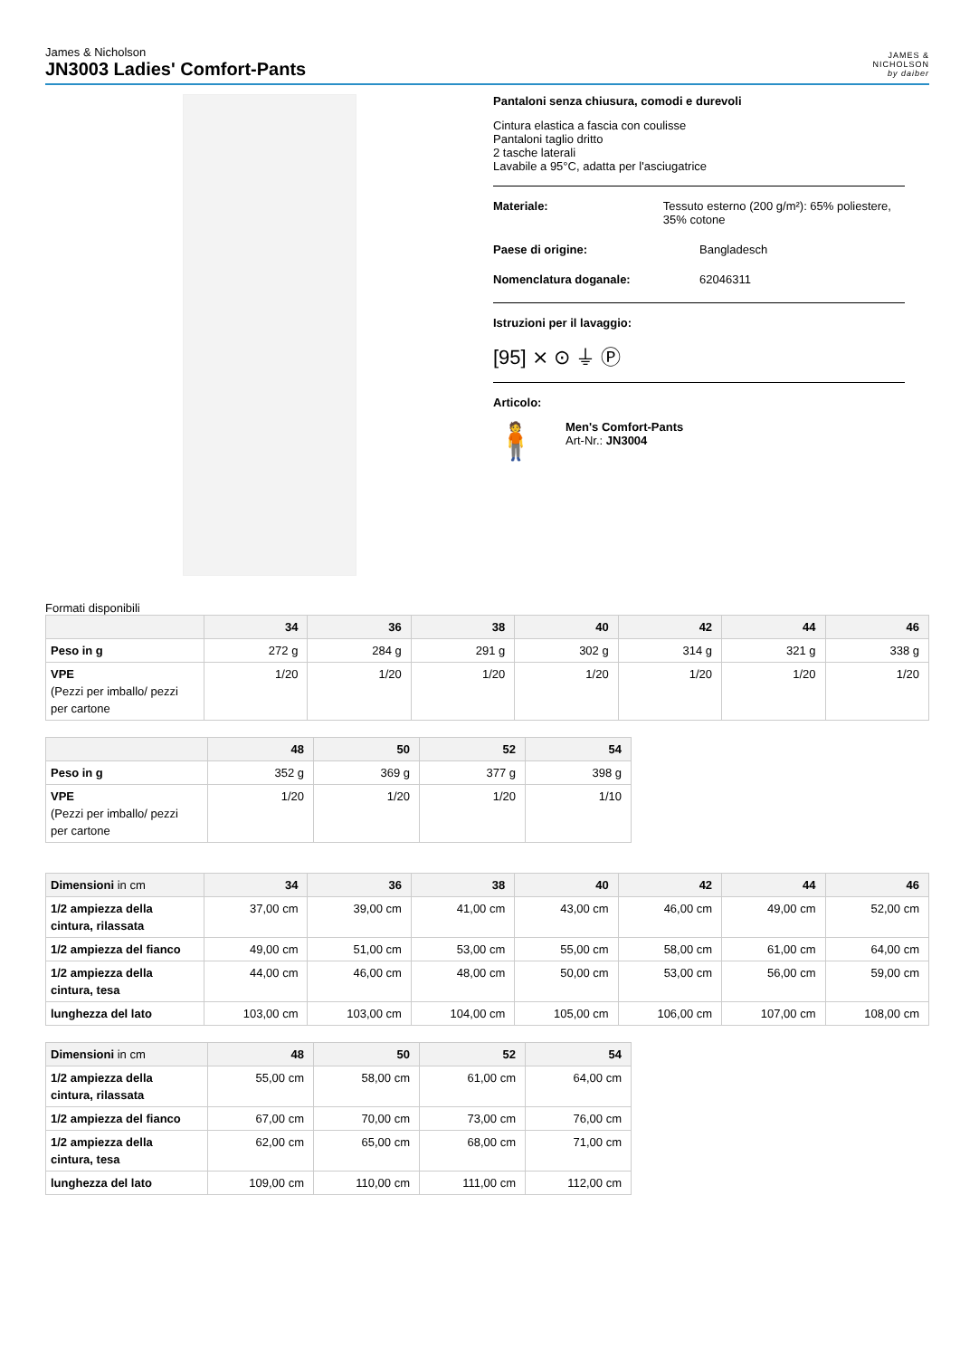James & Nicholson
JN3003 Ladies' Comfort-Pants
JAMES &
NICHOLSON
by daiber
Pantaloni senza chiusura, comodi e durevoli
Cintura elastica a fascia con coulisse
Pantaloni taglio dritto
2 tasche laterali
Lavabile a 95°C, adatta per l'asciugatrice
Materiale: Tessuto esterno (200 g/m²): 65% poliestere, 35% cotone
Paese di origine: Bangladesch
Nomenclatura doganale: 62046311
Istruzioni per il lavaggio:
[95] ⨯ ⊙ ⏚ Ⓟ
Articolo:
🧍
Men's Comfort-Pants
Art-Nr.: JN3004
Formati disponibili
| | 34 | 36 | 38 | 40 | 42 | 44 | 46 |
| --- | --- | --- | --- | --- | --- | --- | --- |
| Peso in g | 272 g | 284 g | 291 g | 302 g | 314 g | 321 g | 338 g |
| VPE (Pezzi per imballo/ pezzi per cartone | 1/20 | 1/20 | 1/20 | 1/20 | 1/20 | 1/20 | 1/20 |
| | 48 | 50 | 52 | 54 |
| --- | --- | --- | --- | --- |
| Peso in g | 352 g | 369 g | 377 g | 398 g |
| VPE (Pezzi per imballo/ pezzi per cartone | 1/20 | 1/20 | 1/20 | 1/10 |
| Dimensioni in cm | 34 | 36 | 38 | 40 | 42 | 44 | 46 |
| --- | --- | --- | --- | --- | --- | --- | --- |
| 1/2 ampiezza della cintura, rilassata | 37,00 cm | 39,00 cm | 41,00 cm | 43,00 cm | 46,00 cm | 49,00 cm | 52,00 cm |
| 1/2 ampiezza del fianco | 49,00 cm | 51,00 cm | 53,00 cm | 55,00 cm | 58,00 cm | 61,00 cm | 64,00 cm |
| 1/2 ampiezza della cintura, tesa | 44,00 cm | 46,00 cm | 48,00 cm | 50,00 cm | 53,00 cm | 56,00 cm | 59,00 cm |
| lunghezza del lato | 103,00 cm | 103,00 cm | 104,00 cm | 105,00 cm | 106,00 cm | 107,00 cm | 108,00 cm |
| Dimensioni in cm | 48 | 50 | 52 | 54 |
| --- | --- | --- | --- | --- |
| 1/2 ampiezza della cintura, rilassata | 55,00 cm | 58,00 cm | 61,00 cm | 64,00 cm |
| 1/2 ampiezza del fianco | 67,00 cm | 70,00 cm | 73,00 cm | 76,00 cm |
| 1/2 ampiezza della cintura, tesa | 62,00 cm | 65,00 cm | 68,00 cm | 71,00 cm |
| lunghezza del lato | 109,00 cm | 110,00 cm | 111,00 cm | 112,00 cm |